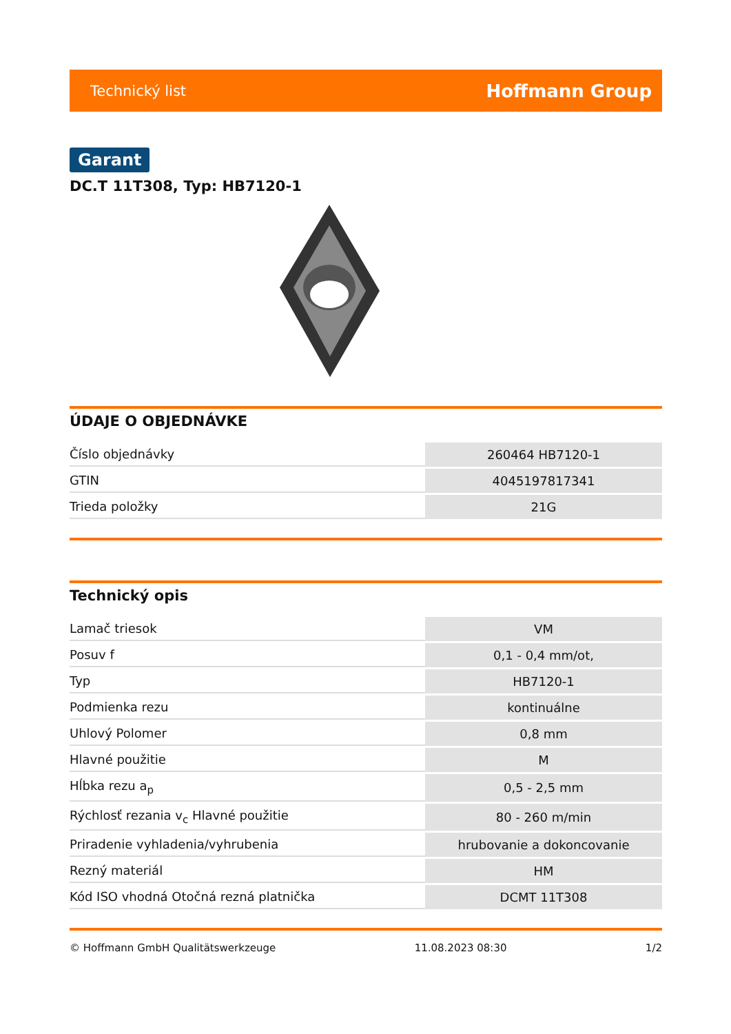Technický list Hoffmann Group
Garant
DC.T 11T308, Typ: HB7120-1
ÚDAJE O OBJEDNÁVKE
| Číslo objednávky | 260464 HB7120-1 |
| GTIN | 4045197817341 |
| Trieda položky | 21G |
Technický opis
| Lamač triesok | VM |
| Posuv f | 0,1 - 0,4 mm/ot, |
| Typ | HB7120-1 |
| Podmienka rezu | kontinuálne |
| Uhlový Polomer | 0,8 mm |
| Hlavné použitie | M |
| Hĺbka rezu a<sub>p</sub> | 0,5 - 2,5 mm |
| Rýchlosť rezania v<sub>c</sub> Hlavné použitie | 80 - 260 m/min |
| Priradenie vyhladenia/vyhrubenia | hrubovanie a dokoncovanie |
| Rezný materiál | HM |
| Kód ISO vhodná Otočná rezná platnička | DCMT 11T308 |
© Hoffmann GmbH Qualitätswerkzeuge 11.08.2023 08:30 1/2